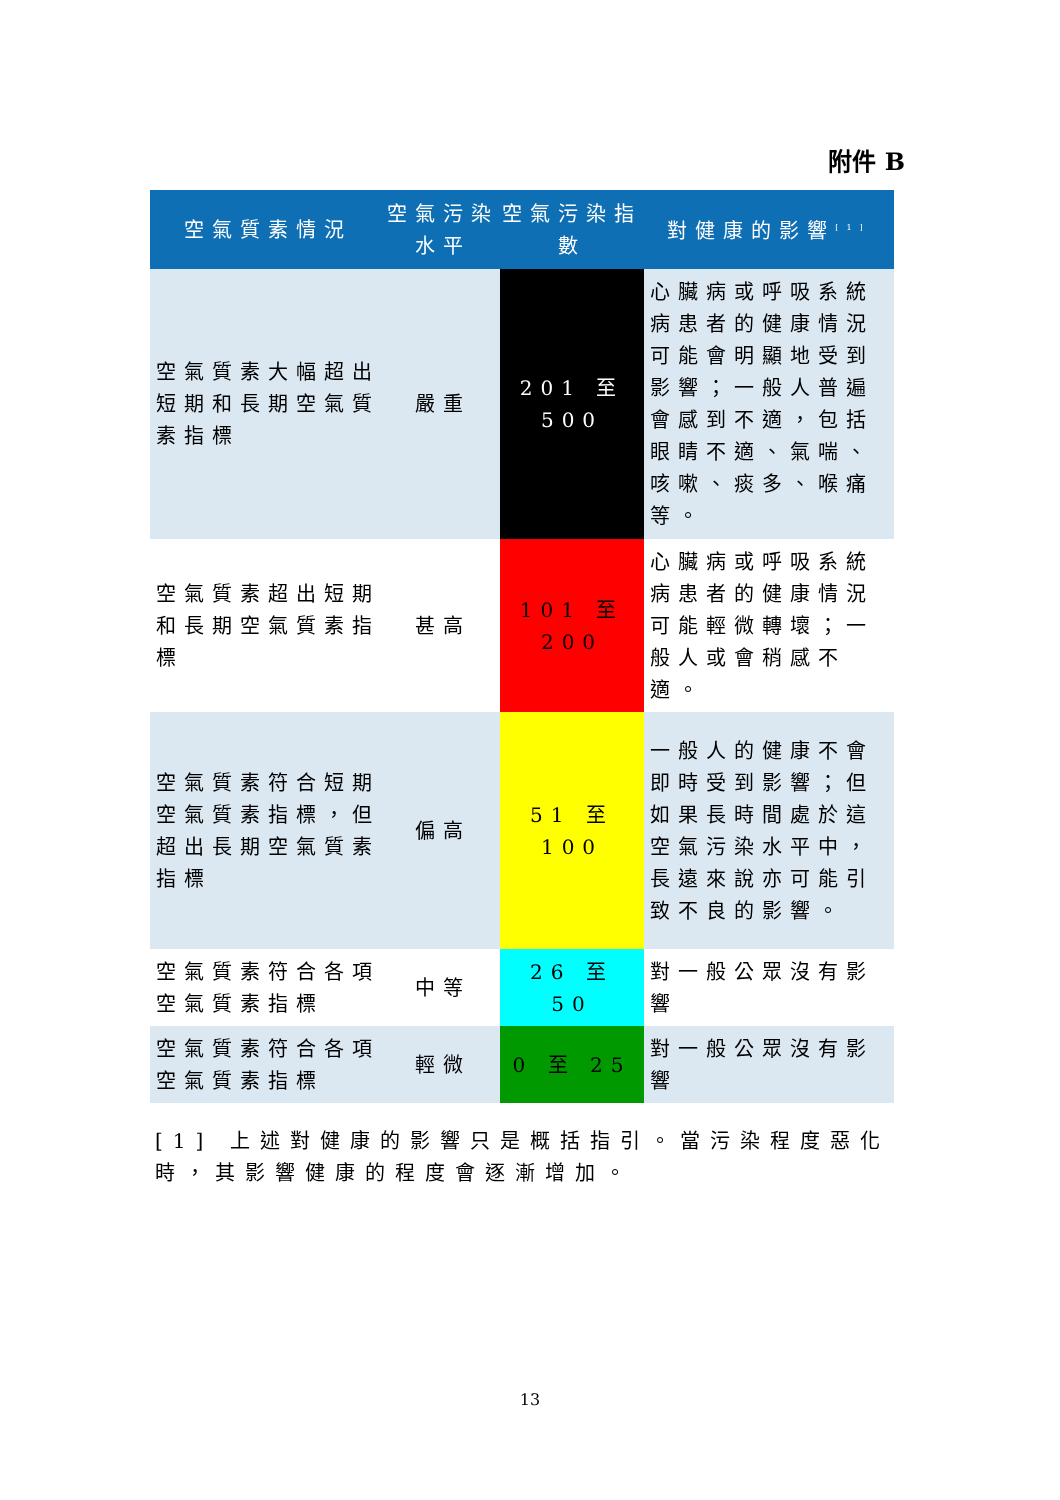附件 B
| 空氣質素情況 | 空氣污染水平 | 空氣污染指數 | 對健康的影響<sup>[1]</sup> |
| --- | --- | --- | --- |
| 空氣質素大幅超出短期和長期空氣質素指標 | 嚴重 | 201 至 500 | 心臟病或呼吸系統病患者的健康情況可能會明顯地受到影響；一般人普遍會感到不適，包括眼睛不適、氣喘、咳嗽、痰多、喉痛等。 |
| 空氣質素超出短期和長期空氣質素指標 | 甚高 | 101 至 200 | 心臟病或呼吸系統病患者的健康情況可能輕微轉壞；一般人或會稍感不適。 |
| 空氣質素符合短期空氣質素指標，但超出長期空氣質素指標 | 偏高 | 51 至 100 | 一般人的健康不會即時受到影響；但如果長時間處於這空氣污染水平中，長遠來說亦可能引致不良的影響。 |
| 空氣質素符合各項空氣質素指標 | 中等 | 26 至 50 | 對一般公眾沒有影響 |
| 空氣質素符合各項空氣質素指標 | 輕微 | 0 至 25 | 對一般公眾沒有影響 |
[1] 上述對健康的影響只是概括指引。當污染程度惡化時，其影響健康的程度會逐漸增加。
13